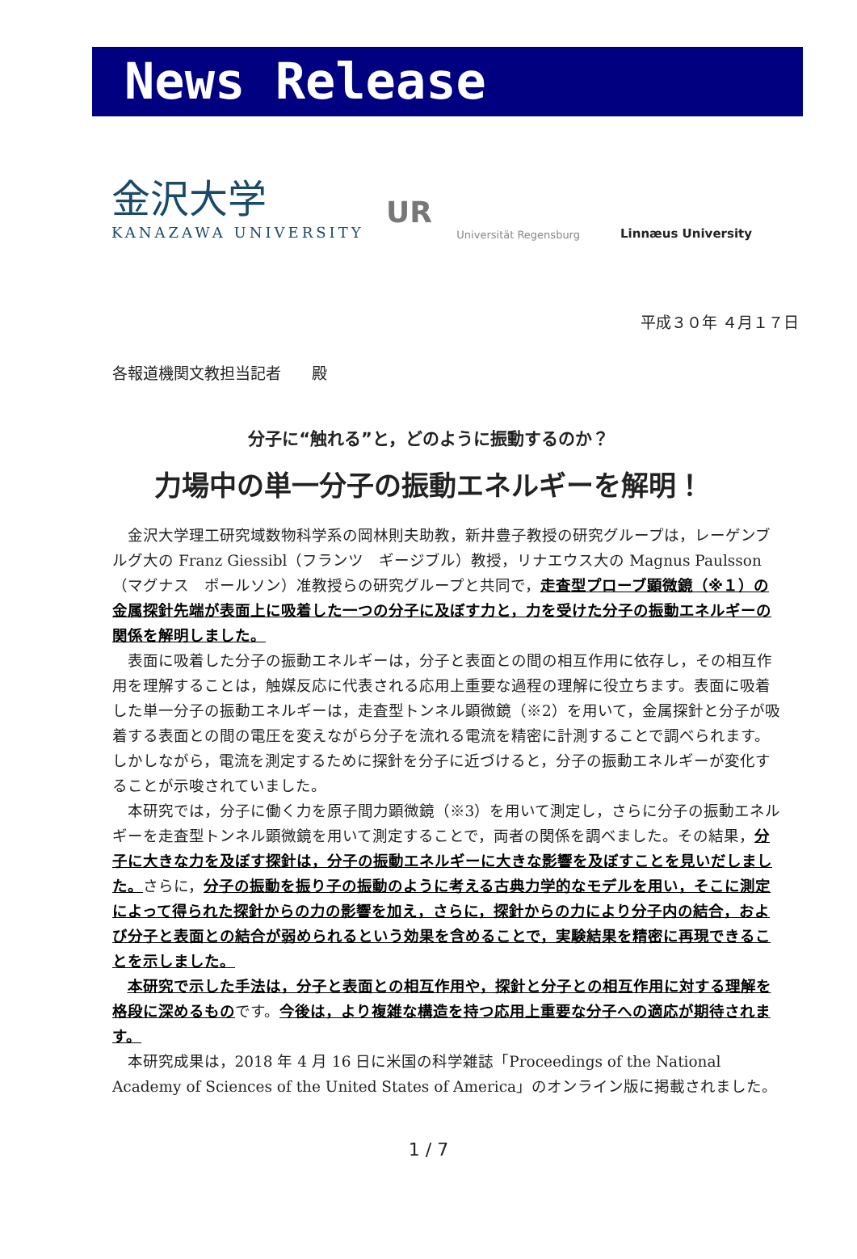News Release
金沢大学
KANAZAWA UNIVERSITY
UR
Universität Regensburg
Linnæus University
平成３０年 ４月１７日
各報道機関文教担当記者　　殿
分子に“触れる”と，どのように振動するのか？
力場中の単一分子の振動エネルギーを解明！
金沢大学理工研究域数物科学系の岡林則夫助教，新井豊子教授の研究グループは，レーゲンブルグ大の Franz Giessibl（フランツ　ギージブル）教授，リナエウス大の Magnus Paulsson（マグナス　ポールソン）准教授らの研究グループと共同で，走査型プローブ顕微鏡（※１）の金属探針先端が表面上に吸着した一つの分子に及ぼす力と，力を受けた分子の振動エネルギーの関係を解明しました。
表面に吸着した分子の振動エネルギーは，分子と表面との間の相互作用に依存し，その相互作用を理解することは，触媒反応に代表される応用上重要な過程の理解に役立ちます。表面に吸着した単一分子の振動エネルギーは，走査型トンネル顕微鏡（※2）を用いて，金属探針と分子が吸着する表面との間の電圧を変えながら分子を流れる電流を精密に計測することで調べられます。しかしながら，電流を測定するために探針を分子に近づけると，分子の振動エネルギーが変化することが示唆されていました。
本研究では，分子に働く力を原子間力顕微鏡（※3）を用いて測定し，さらに分子の振動エネルギーを走査型トンネル顕微鏡を用いて測定することで，両者の関係を調べました。その結果，分子に大きな力を及ぼす探針は，分子の振動エネルギーに大きな影響を及ぼすことを見いだしました。さらに，分子の振動を振り子の振動のように考える古典力学的なモデルを用い，そこに測定によって得られた探針からの力の影響を加え，さらに，探針からの力により分子内の結合，および分子と表面との結合が弱められるという効果を含めることで，実験結果を精密に再現できることを示しました。
本研究で示した手法は，分子と表面との相互作用や，探針と分子との相互作用に対する理解を格段に深めるものです。今後は，より複雑な構造を持つ応用上重要な分子への適応が期待されます。
本研究成果は，2018 年 4 月 16 日に米国の科学雑誌「Proceedings of the National Academy of Sciences of the United States of America」のオンライン版に掲載されました。
1 / 7